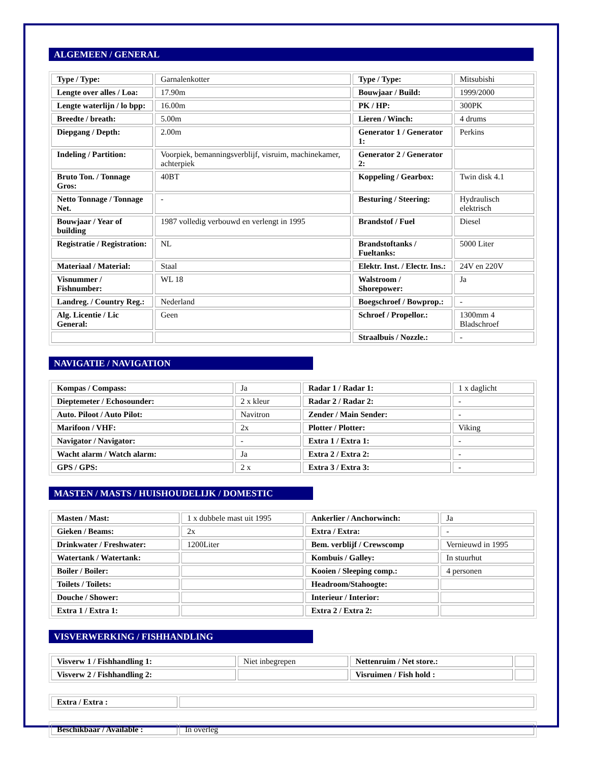ALGEMEEN / GENERAL
| Type / Type: | Garnalenkotter | Type / Type: | Mitsubishi |
| Lengte over alles / Loa: | 17.90m | Bouwjaar / Build: | 1999/2000 |
| Lengte waterlijn / lo bpp: | 16.00m | PK / HP: | 300PK |
| Breedte / breath: | 5.00m | Lieren / Winch: | 4 drums |
| Diepgang / Depth: | 2.00m | Generator 1 / Generator 1: | Perkins |
| Indeling / Partition: | Voorpiek, bemanningsverblijf, visruim, machinekamer, achterpiek | Generator 2 / Generator 2: | |
| Bruto Ton. / Tonnage Gros: | 40BT | Koppeling / Gearbox: | Twin disk 4.1 |
| Netto Tonnage / Tonnage Net. | - | Besturing / Steering: | Hydraulisch elektrisch |
| Bouwjaar / Year of building | 1987 volledig verbouwd en verlengt in 1995 | Brandstof / Fuel | Diesel |
| Registratie / Registration: | NL | Brandstoftanks / Fueltanks: | 5000 Liter |
| Materiaal / Material: | Staal | Elektr. Inst. / Electr. Ins.: | 24V en 220V |
| Visnummer / Fishnumber: | WL 18 | Walstroom / Shorepower: | Ja |
| Landreg. / Country Reg.: | Nederland | Boegschroef / Bowprop.: | - |
| Alg. Licentie / Lic General: | Geen | Schroef / Propellor.: | 1300mm 4 Bladschroef |
| | | Straalbuis / Nozzle.: | - |
NAVIGATIE / NAVIGATION
| Kompas / Compass: | Ja | Radar 1 / Radar 1: | 1 x daglicht |
| Dieptemeter / Echosounder: | 2 x kleur | Radar 2 / Radar 2: | - |
| Auto. Piloot / Auto Pilot: | Navitron | Zender / Main Sender: | - |
| Marifoon / VHF: | 2x | Plotter / Plotter: | Viking |
| Navigator / Navigator: | - | Extra 1 / Extra 1: | - |
| Wacht alarm / Watch alarm: | Ja | Extra 2 / Extra 2: | - |
| GPS / GPS: | 2 x | Extra 3 / Extra 3: | - |
MASTEN / MASTS / HUISHOUDELIJK / DOMESTIC
| Masten / Mast: | 1 x dubbele mast uit 1995 | Ankerlier / Anchorwinch: | Ja |
| Gieken / Beams: | 2x | Extra / Extra: | - |
| Drinkwater / Freshwater: | 1200Liter | Bem. verblijf / Crewscomp | Vernieuwd in 1995 |
| Watertank / Watertank: | | Kombuis / Galley: | In stuurhut |
| Boiler / Boiler: | | Kooien / Sleeping comp.: | 4 personen |
| Toilets / Toilets: | | Headroom/Stahoogte: | |
| Douche / Shower: | | Interieur / Interior: | |
| Extra 1 / Extra 1: | | Extra 2 / Extra 2: | |
VISVERWERKING / FISHHANDLING
| Visverw 1 / Fishhandling 1: | Niet inbegrepen | Nettenruim / Net store.: | |
| Visverw 2 / Fishhandling 2: | | Visruimen / Fish hold : | |
| Extra / Extra : | |
| Beschikbaar / Available : | In overleg |